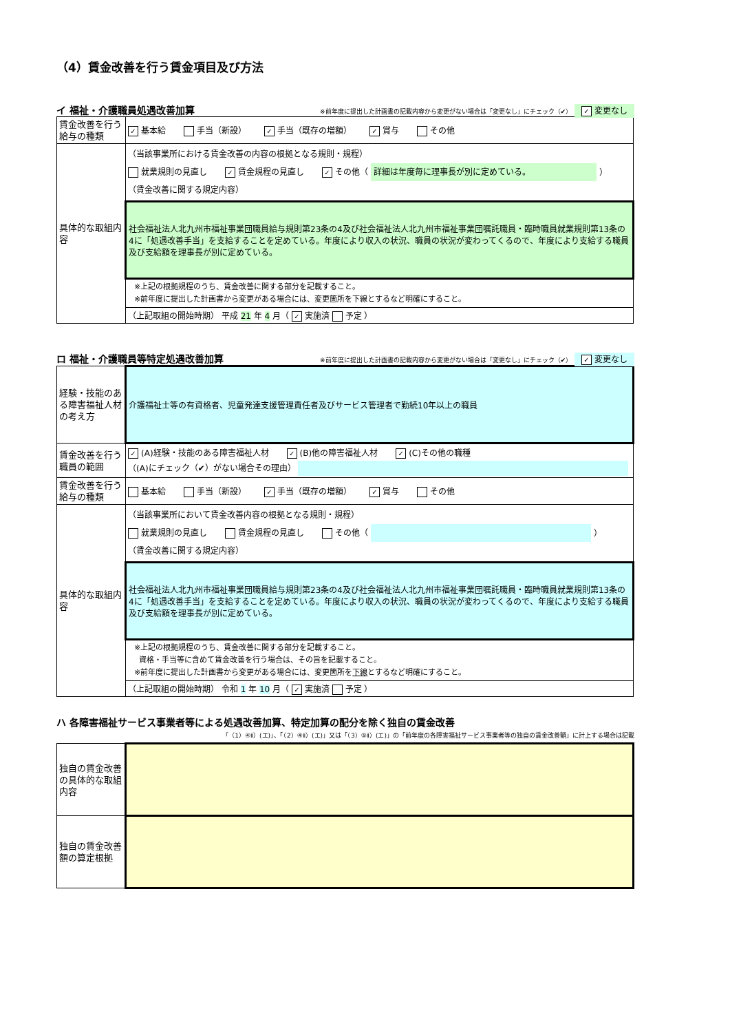（4）賃金改善を行う賃金項目及び方法
イ 福祉・介護職員処遇改善加算 ※前年度に提出した計画書の記載内容から変更がない場合は「変更なし」にチェック（✔） ✓ 変更なし
| 賃金改善を行う給与の種類 | ✓ 基本給 手当（新設） ✓ 手当（既存の増額） ✓ 賞与 その他 |
| 具体的な取組内容 | （当該事業所における賃金改善の内容の根拠となる規則・規程） 就業規則の見直し ✓ 賃金規程の見直し ✓ その他（ 詳細は年度毎に理事長が別に定めている。 ） （賃金改善に関する規定内容） |
| | 社会福祉法人北九州市福祉事業団職員給与規則第23条の4及び社会福祉法人北九州市福祉事業団嘱託職員・臨時職員就業規則第13条の4に「処遇改善手当」を支給することを定めている。年度により収入の状況、職員の状況が変わってくるので、年度により支給する職員及び支給額を理事長が別に定めている。 |
| | ※上記の根拠規程のうち、賃金改善に関する部分を記載すること。 ※前年度に提出した計画書から変更がある場合には、変更箇所を下線とするなど明確にすること。 |
| | （上記取組の開始時期） 平成 21 年 4 月（ ✓ 実施済 予定 ） |
ロ 福祉・介護職員等特定処遇改善加算 ※前年度に提出した計画書の記載内容から変更がない場合は「変更なし」にチェック（✔） ✓ 変更なし
| 経験・技能のある障害福祉人材の考え方 | 介護福祉士等の有資格者、児童発達支援管理責任者及びサービス管理者で勤続10年以上の職員 |
| 賃金改善を行う職員の範囲 | ✓ (A)経験・技能のある障害福祉人材 ✓ (B)他の障害福祉人材 ✓ (C)その他の職種 （(A)にチェック（✔）がない場合その理由） |
| 賃金改善を行う給与の種類 | 基本給 手当（新設） ✓ 手当（既存の増額） ✓ 賞与 その他 |
| 具体的な取組内容 | （当該事業所において賃金改善内容の根拠となる規則・規程） 就業規則の見直し 賃金規程の見直し その他（ ） （賃金改善に関する規定内容） |
| | 社会福祉法人北九州市福祉事業団職員給与規則第23条の4及び社会福祉法人北九州市福祉事業団嘱託職員・臨時職員就業規則第13条の4に「処遇改善手当」を支給することを定めている。年度により収入の状況、職員の状況が変わってくるので、年度により支給する職員及び支給額を理事長が別に定めている。 |
| | ※上記の根拠規程のうち、賃金改善に関する部分を記載すること。 資格・手当等に含めて賃金改善を行う場合は、その旨を記載すること。 ※前年度に提出した計画書から変更がある場合には、変更箇所を 下線 とするなど明確にすること。 |
| | （上記取組の開始時期） 令和 1 年 10 月（ ✓ 実施済 予定 ） |
ハ 各障害福祉サービス事業者等による処遇改善加算、特定加算の配分を除く独自の賃金改善
「（1）④ⅱ）(エ)」、「（2）④ⅱ）(エ)」又は「（3）⑤ⅱ）(エ)」の「前年度の各障害福祉サービス事業者等の独自の賃金改善額」に計上する場合は記載
| 独自の賃金改善の具体的な取組内容 | |
| 独自の賃金改善額の算定根拠 | |